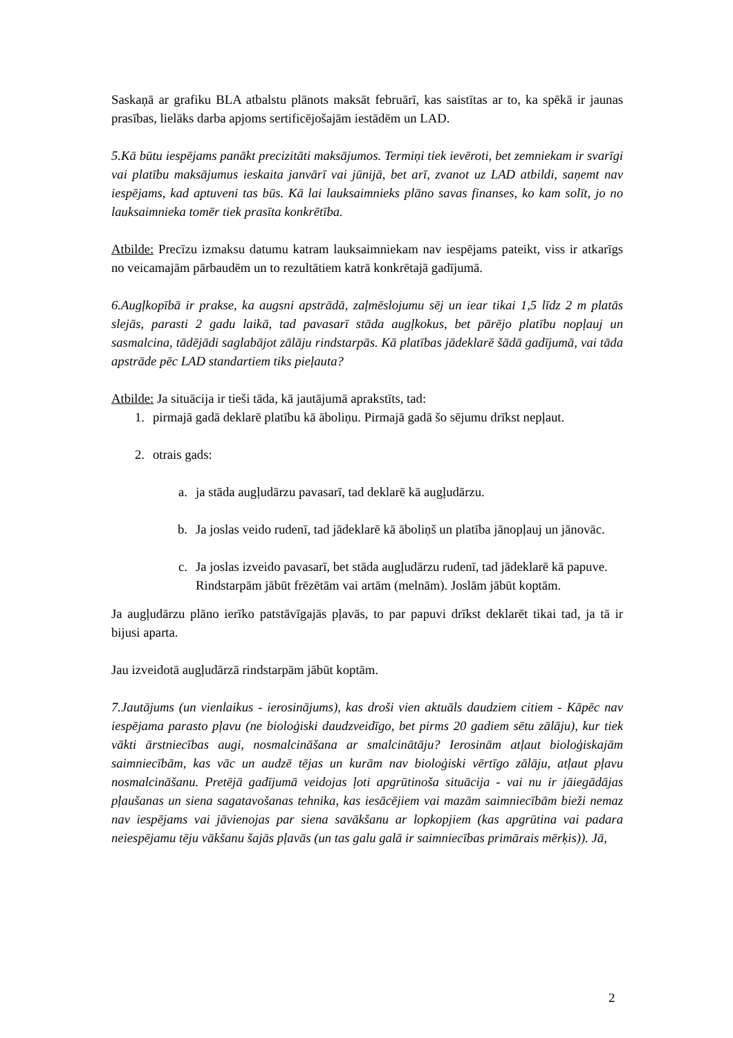Saskaņā ar grafiku BLA atbalstu plānots maksāt februārī, kas saistītas ar to, ka spēkā ir jaunas prasības, lielāks darba apjoms sertificējošajām iestādēm un LAD.
5.Kā būtu iespējams panākt precizitāti maksājumos. Termiņi tiek ievēroti, bet zemniekam ir svarīgi vai platību maksājumus ieskaita janvārī vai jūnijā, bet arī, zvanot uz LAD atbildi, saņemt nav iespējams, kad aptuveni tas būs. Kā lai lauksaimnieks plāno savas finanses, ko kam solīt, jo no lauksaimnieka tomēr tiek prasīta konkrētība.
Atbilde: Precīzu izmaksu datumu katram lauksaimniekam nav iespējams pateikt, viss ir atkarīgs no veicamajām pārbaudēm un to rezultātiem katrā konkrētajā gadījumā.
6.Augļkopībā ir prakse, ka augsni apstrādā, zaļmēslojumu sēj un iear tikai 1,5 līdz 2 m platās slejās, parasti 2 gadu laikā, tad pavasarī stāda augļkokus, bet pārējo platību nopļauj un sasmalcina, tādējādi saglabājot zālāju rindstarpās. Kā platības jādeklarē šādā gadījumā, vai tāda apstrāde pēc LAD standartiem tiks pieļauta?
Atbilde: Ja situācija ir tieši tāda, kā jautājumā aprakstīts, tad:
1. pirmajā gadā deklarē platību kā āboliņu. Pirmajā gadā šo sējumu drīkst nepļaut.
2. otrais gads:
a. ja stāda augļudārzu pavasarī, tad deklarē kā augļudārzu.
b. Ja joslas veido rudenī, tad jādeklarē kā āboliņš un platība jānopļauj un jānovāc.
c. Ja joslas izveido pavasarī, bet stāda augļudārzu rudenī, tad jādeklarē kā papuve. Rindstarpām jābūt frēzētām vai artām (melnām). Joslām jābūt koptām.
Ja augļudārzu plāno ierīko patstāvīgajās pļavās, to par papuvi drīkst deklarēt tikai tad, ja tā ir bijusi aparta.
Jau izveidotā augļudārzā rindstarpām jābūt koptām.
7.Jautājums (un vienlaikus - ierosinājums), kas droši vien aktuāls daudziem citiem - Kāpēc nav iespējama parasto pļavu (ne bioloģiski daudzveidīgo, bet pirms 20 gadiem sētu zālāju), kur tiek vākti ārstniecības augi, nosmalcināšana ar smalcinātāju? Ierosinām atļaut bioloģiskajām saimniecībām, kas vāc un audzē tējas un kurām nav bioloģiski vērtīgo zālāju, atļaut pļavu nosmalcināšanu. Pretējā gadījumā veidojas ļoti apgrūtinoša situācija - vai nu ir jāiegādājas pļaušanas un siena sagatavošanas tehnika, kas iesācējiem vai mazām saimniecībām bieži nemaz nav iespējams vai jāvienojas par siena savākšanu ar lopkopjiem (kas apgrūtina vai padara neiespējamu tēju vākšanu šajās pļavās (un tas galu galā ir saimniecības primārais mērķis)). Jā,
2